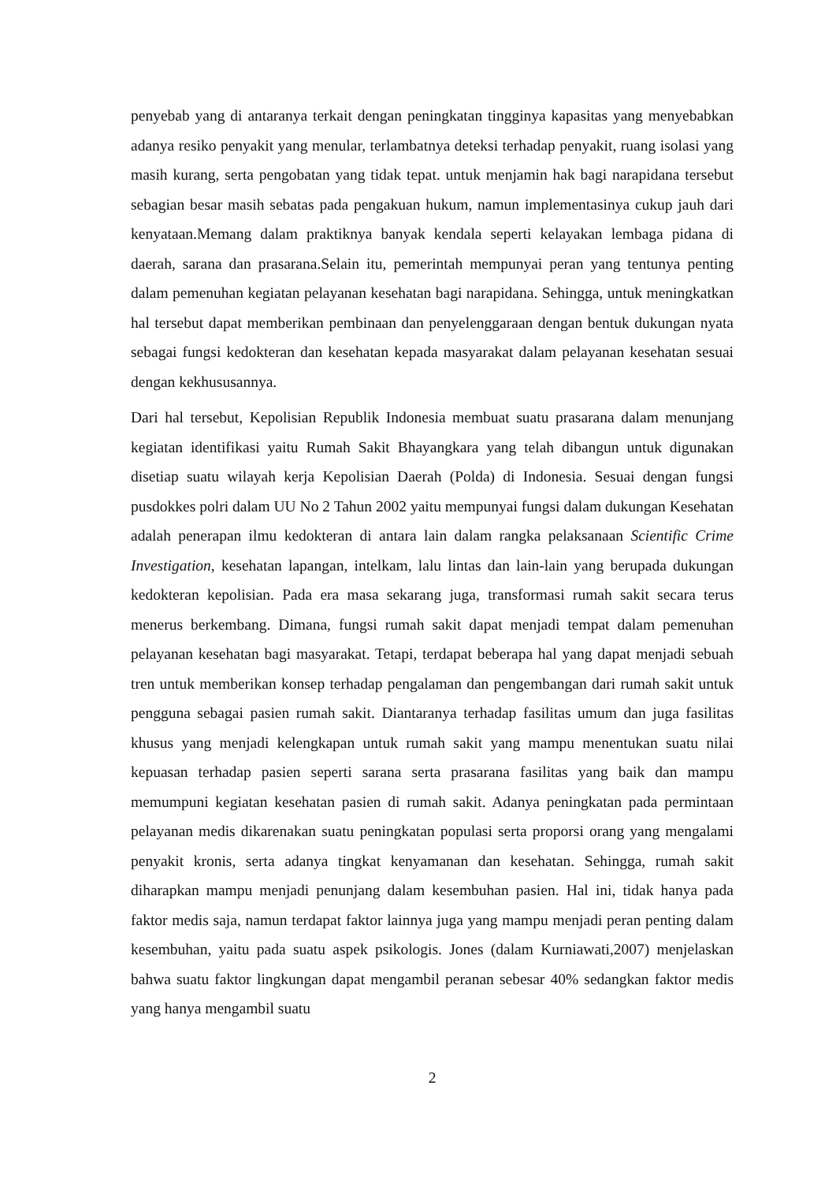penyebab yang di antaranya terkait dengan peningkatan tingginya kapasitas yang menyebabkan adanya resiko penyakit yang menular, terlambatnya deteksi terhadap penyakit, ruang isolasi yang masih kurang, serta pengobatan yang tidak tepat. untuk menjamin hak bagi narapidana tersebut sebagian besar masih sebatas pada pengakuan hukum, namun implementasinya cukup jauh dari kenyataan.Memang dalam praktiknya banyak kendala seperti kelayakan lembaga pidana di daerah, sarana dan prasarana.Selain itu, pemerintah mempunyai peran yang tentunya penting dalam pemenuhan kegiatan pelayanan kesehatan bagi narapidana. Sehingga, untuk meningkatkan hal tersebut dapat memberikan pembinaan dan penyelenggaraan dengan bentuk dukungan nyata sebagai fungsi kedokteran dan kesehatan kepada masyarakat dalam pelayanan kesehatan sesuai dengan kekhususannya.
Dari hal tersebut, Kepolisian Republik Indonesia membuat suatu prasarana dalam menunjang kegiatan identifikasi yaitu Rumah Sakit Bhayangkara yang telah dibangun untuk digunakan disetiap suatu wilayah kerja Kepolisian Daerah (Polda) di Indonesia. Sesuai dengan fungsi pusdokkes polri dalam UU No 2 Tahun 2002 yaitu mempunyai fungsi dalam dukungan Kesehatan adalah penerapan ilmu kedokteran di antara lain dalam rangka pelaksanaan Scientific Crime Investigation, kesehatan lapangan, intelkam, lalu lintas dan lain-lain yang berupada dukungan kedokteran kepolisian. Pada era masa sekarang juga, transformasi rumah sakit secara terus menerus berkembang. Dimana, fungsi rumah sakit dapat menjadi tempat dalam pemenuhan pelayanan kesehatan bagi masyarakat. Tetapi, terdapat beberapa hal yang dapat menjadi sebuah tren untuk memberikan konsep terhadap pengalaman dan pengembangan dari rumah sakit untuk pengguna sebagai pasien rumah sakit. Diantaranya terhadap fasilitas umum dan juga fasilitas khusus yang menjadi kelengkapan untuk rumah sakit yang mampu menentukan suatu nilai kepuasan terhadap pasien seperti sarana serta prasarana fasilitas yang baik dan mampu memumpuni kegiatan kesehatan pasien di rumah sakit. Adanya peningkatan pada permintaan pelayanan medis dikarenakan suatu peningkatan populasi serta proporsi orang yang mengalami penyakit kronis, serta adanya tingkat kenyamanan dan kesehatan. Sehingga, rumah sakit diharapkan mampu menjadi penunjang dalam kesembuhan pasien. Hal ini, tidak hanya pada faktor medis saja, namun terdapat faktor lainnya juga yang mampu menjadi peran penting dalam kesembuhan, yaitu pada suatu aspek psikologis. Jones (dalam Kurniawati,2007) menjelaskan bahwa suatu faktor lingkungan dapat mengambil peranan sebesar 40% sedangkan faktor medis yang hanya mengambil suatu
2